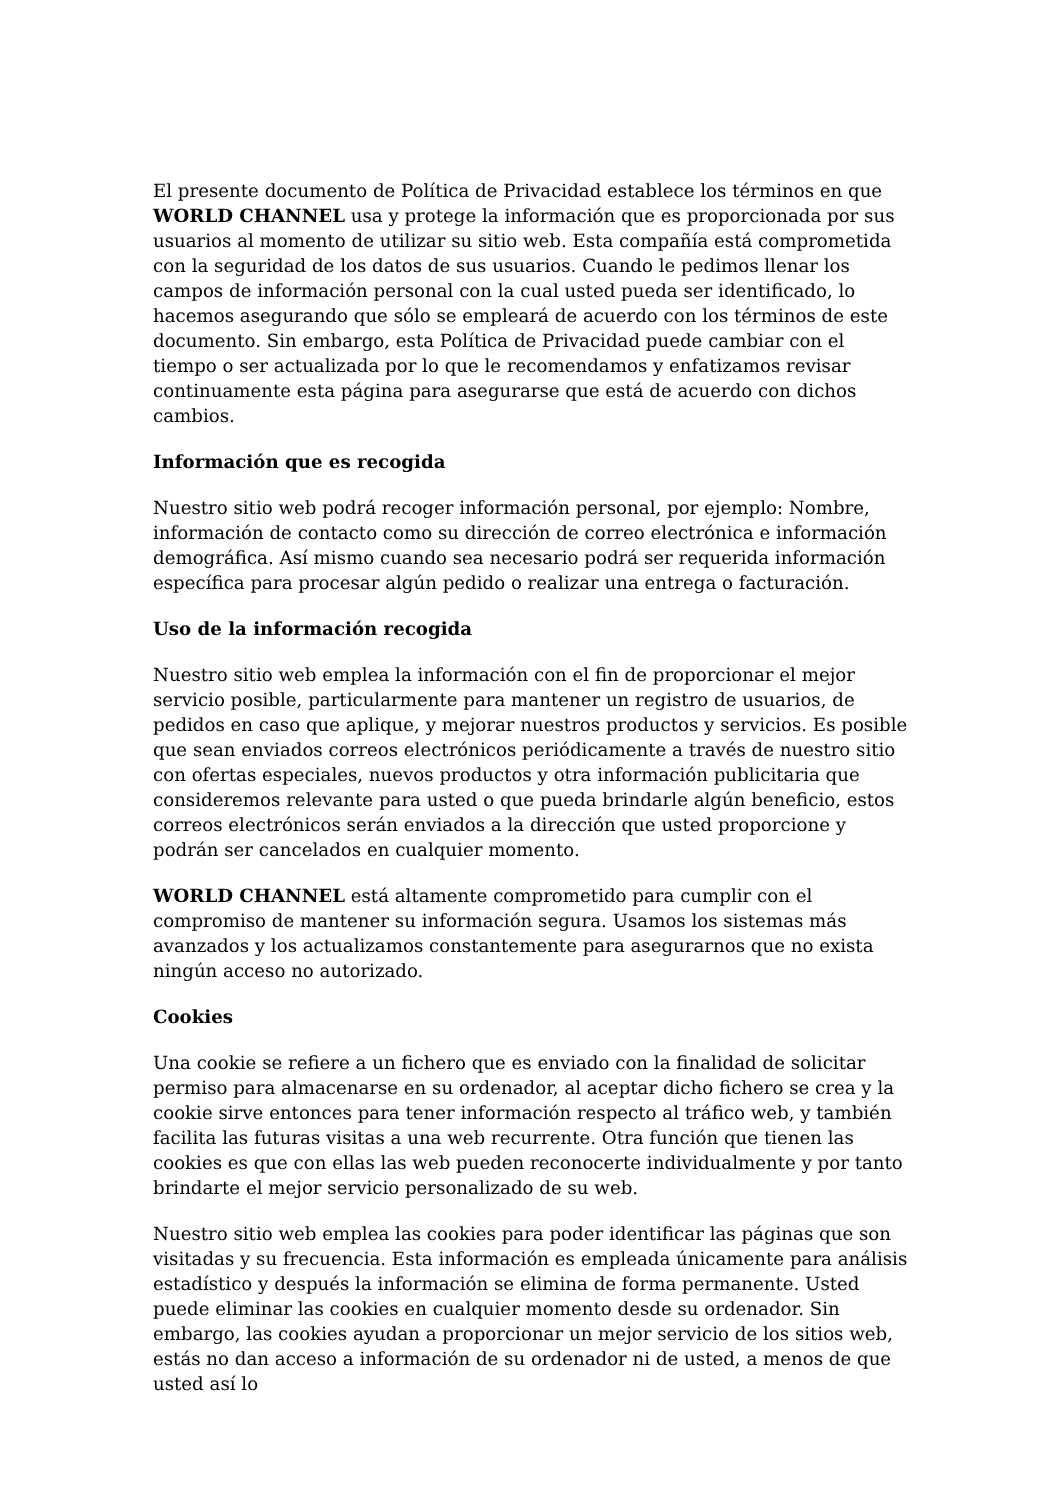El presente documento de Política de Privacidad establece los términos en que WORLD CHANNEL usa y protege la información que es proporcionada por sus usuarios al momento de utilizar su sitio web. Esta compañía está comprometida con la seguridad de los datos de sus usuarios. Cuando le pedimos llenar los campos de información personal con la cual usted pueda ser identificado, lo hacemos asegurando que sólo se empleará de acuerdo con los términos de este documento. Sin embargo, esta Política de Privacidad puede cambiar con el tiempo o ser actualizada por lo que le recomendamos y enfatizamos revisar continuamente esta página para asegurarse que está de acuerdo con dichos cambios.
Información que es recogida
Nuestro sitio web podrá recoger información personal, por ejemplo: Nombre, información de contacto como su dirección de correo electrónica e información demográfica. Así mismo cuando sea necesario podrá ser requerida información específica para procesar algún pedido o realizar una entrega o facturación.
Uso de la información recogida
Nuestro sitio web emplea la información con el fin de proporcionar el mejor servicio posible, particularmente para mantener un registro de usuarios, de pedidos en caso que aplique, y mejorar nuestros productos y servicios. Es posible que sean enviados correos electrónicos periódicamente a través de nuestro sitio con ofertas especiales, nuevos productos y otra información publicitaria que consideremos relevante para usted o que pueda brindarle algún beneficio, estos correos electrónicos serán enviados a la dirección que usted proporcione y podrán ser cancelados en cualquier momento.
WORLD CHANNEL está altamente comprometido para cumplir con el compromiso de mantener su información segura. Usamos los sistemas más avanzados y los actualizamos constantemente para asegurarnos que no exista ningún acceso no autorizado.
Cookies
Una cookie se refiere a un fichero que es enviado con la finalidad de solicitar permiso para almacenarse en su ordenador, al aceptar dicho fichero se crea y la cookie sirve entonces para tener información respecto al tráfico web, y también facilita las futuras visitas a una web recurrente. Otra función que tienen las cookies es que con ellas las web pueden reconocerte individualmente y por tanto brindarte el mejor servicio personalizado de su web.
Nuestro sitio web emplea las cookies para poder identificar las páginas que son visitadas y su frecuencia. Esta información es empleada únicamente para análisis estadístico y después la información se elimina de forma permanente. Usted puede eliminar las cookies en cualquier momento desde su ordenador. Sin embargo, las cookies ayudan a proporcionar un mejor servicio de los sitios web, estás no dan acceso a información de su ordenador ni de usted, a menos de que usted así lo